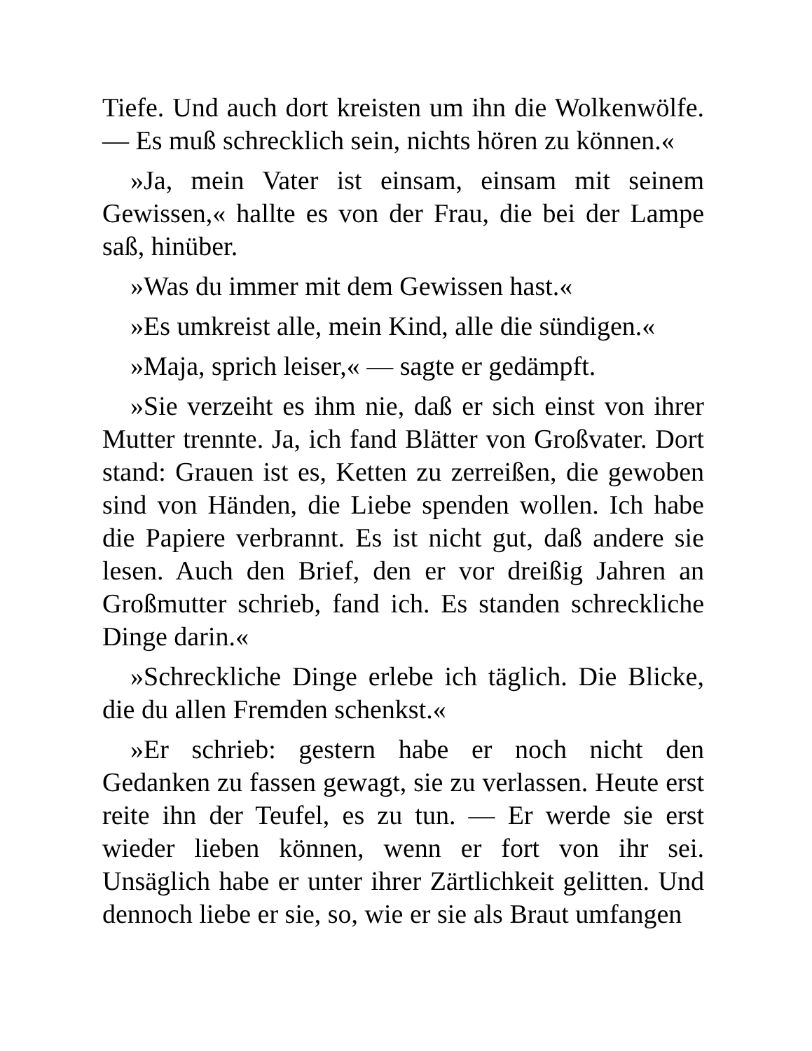Tiefe. Und auch dort kreisten um ihn die Wolkenwölfe. — Es muß schrecklich sein, nichts hören zu können.«
»Ja, mein Vater ist einsam, einsam mit seinem Gewissen,« hallte es von der Frau, die bei der Lampe saß, hinüber.
»Was du immer mit dem Gewissen hast.«
»Es umkreist alle, mein Kind, alle die sündigen.«
»Maja, sprich leiser,« — sagte er gedämpft.
»Sie verzeiht es ihm nie, daß er sich einst von ihrer Mutter trennte. Ja, ich fand Blätter von Großvater. Dort stand: Grauen ist es, Ketten zu zerreißen, die gewoben sind von Händen, die Liebe spenden wollen. Ich habe die Papiere verbrannt. Es ist nicht gut, daß andere sie lesen. Auch den Brief, den er vor dreißig Jahren an Großmutter schrieb, fand ich. Es standen schreckliche Dinge darin.«
»Schreckliche Dinge erlebe ich täglich. Die Blicke, die du allen Fremden schenkst.«
»Er schrieb: gestern habe er noch nicht den Gedanken zu fassen gewagt, sie zu verlassen. Heute erst reite ihn der Teufel, es zu tun. — Er werde sie erst wieder lieben können, wenn er fort von ihr sei. Unsäglich habe er unter ihrer Zärtlichkeit gelitten. Und dennoch liebe er sie, so, wie er sie als Braut umfangen